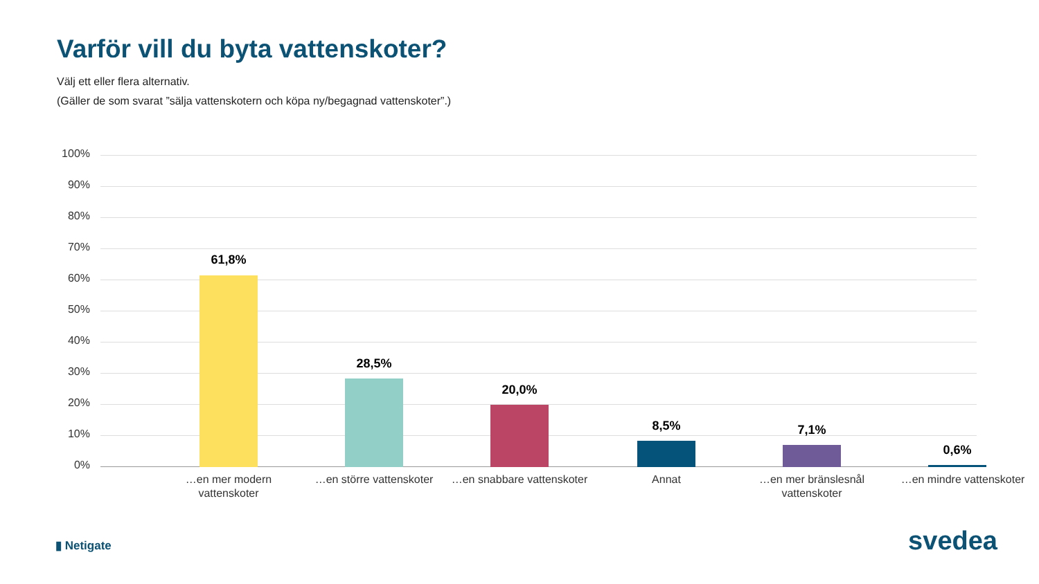Varför vill du byta vattenskoter?
Välj ett eller flera alternativ.
(Gäller de som svarat ”sälja vattenskotern och köpa ny/begagnad vattenskoter”.)
100%
90%
80%
70%
60%
50%
40%
30%
20%
10%
0%
61,8%
28,5%
20,0%
8,5% 7,1%
0,6%
…en mer modern vattenskoter
…en större vattenskoter
…en snabbare vattenskoter
Annat
…en mer bränslesnål vattenskoter
…en mindre vattenskoter
▮ Netigate svedea